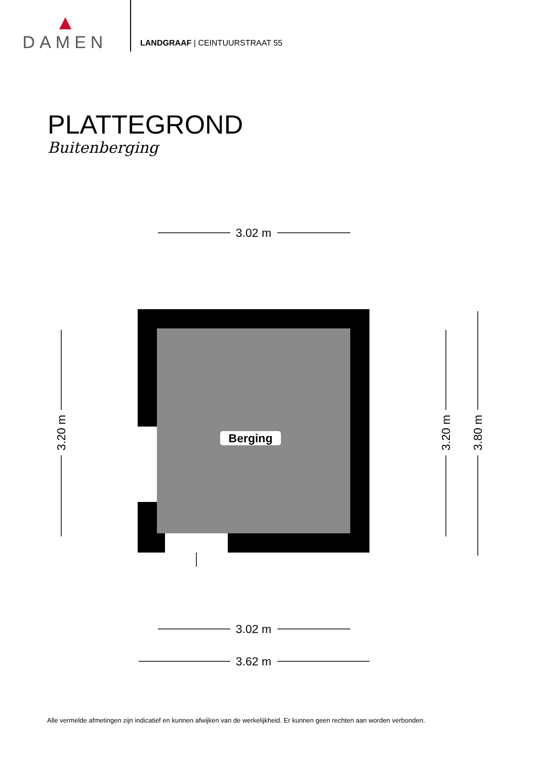DAMEN
LANDGRAAF | CEINTUURSTRAAT 55
PLATTEGROND
Buitenberging
Berging
3.02 m
3.02 m
3.62 m
3.20 m
3.20 m
3.80 m
Alle vermelde afmetingen zijn indicatief en kunnen afwijken van de werkelijkheid. Er kunnen geen rechten aan worden verbonden.